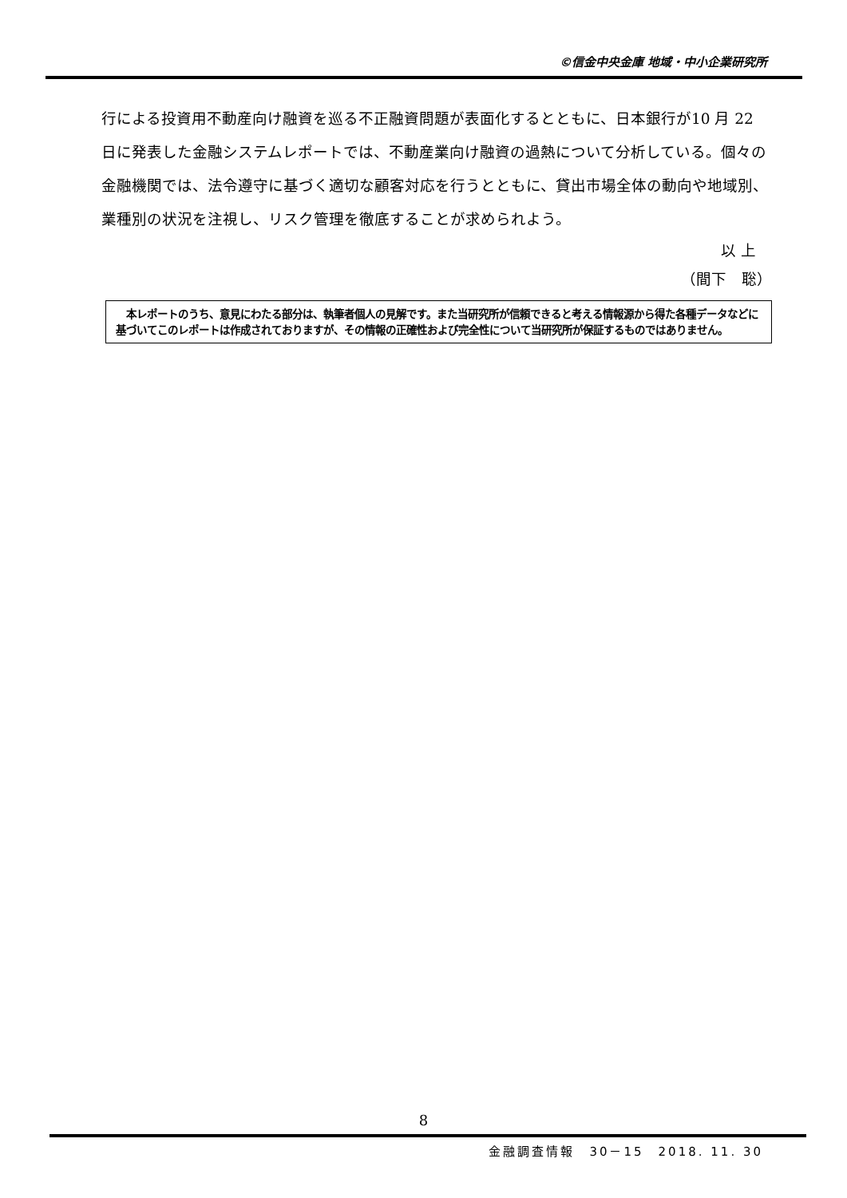©信金中央金庫 地域・中小企業研究所
行による投資用不動産向け融資を巡る不正融資問題が表面化するとともに、日本銀行が10 月 22 日に発表した金融システムレポートでは、不動産業向け融資の過熱について分析している。個々の金融機関では、法令遵守に基づく適切な顧客対応を行うとともに、貸出市場全体の動向や地域別、業種別の状況を注視し、リスク管理を徹底することが求められよう。
以 上
（間下　聡）
　本レポートのうち、意見にわたる部分は、執筆者個人の見解です。また当研究所が信頼できると考える情報源から得た各種データなどに基づいてこのレポートは作成されておりますが、その情報の正確性および完全性について当研究所が保証するものではありません。
8
金融調査情報　30－15　2018. 11. 30